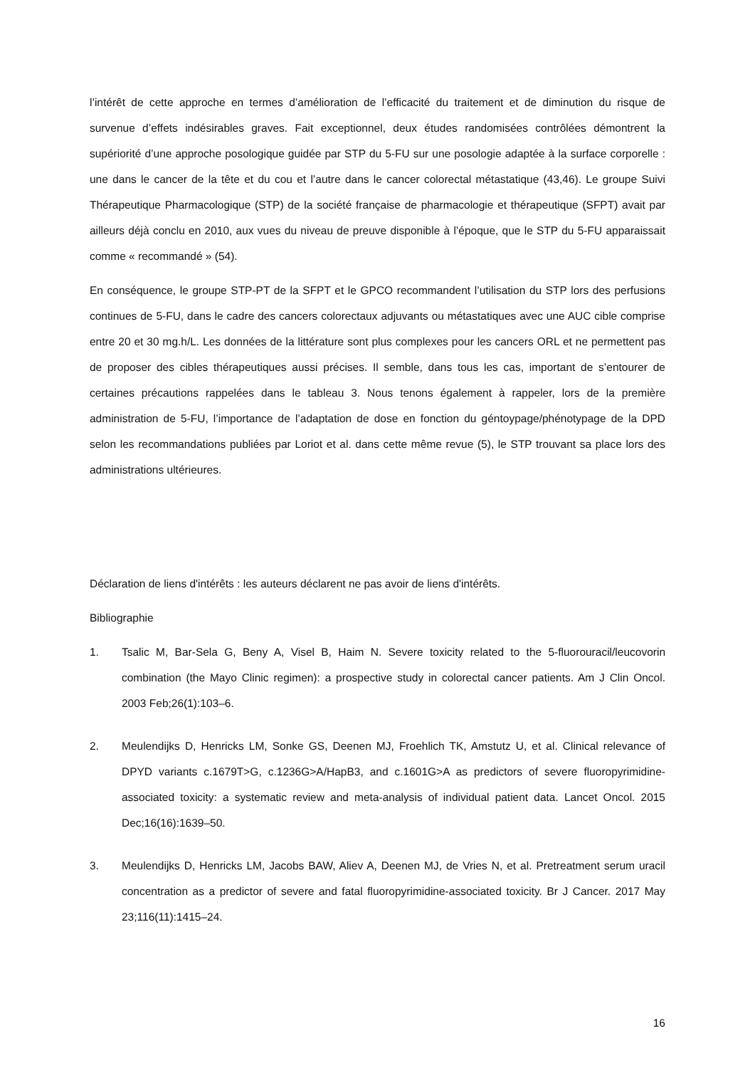l’intérêt de cette approche en termes d’amélioration de l’efficacité du traitement et de diminution du risque de survenue d’effets indésirables graves. Fait exceptionnel, deux études randomisées contrôlées démontrent la supériorité d’une approche posologique guidée par STP du 5-FU sur une posologie adaptée à la surface corporelle : une dans le cancer de la tête et du cou et l’autre dans le cancer colorectal métastatique (43,46). Le groupe Suivi Thérapeutique Pharmacologique (STP) de la société française de pharmacologie et thérapeutique (SFPT) avait par ailleurs déjà conclu en 2010, aux vues du niveau de preuve disponible à l’époque, que le STP du 5-FU apparaissait comme « recommandé » (54).
En conséquence, le groupe STP-PT de la SFPT et le GPCO recommandent l’utilisation du STP lors des perfusions continues de 5-FU, dans le cadre des cancers colorectaux adjuvants ou métastatiques avec une AUC cible comprise entre 20 et 30 mg.h/L. Les données de la littérature sont plus complexes pour les cancers ORL et ne permettent pas de proposer des cibles thérapeutiques aussi précises. Il semble, dans tous les cas, important de s’entourer de certaines précautions rappelées dans le tableau 3. Nous tenons également à rappeler, lors de la première administration de 5-FU, l’importance de l’adaptation de dose en fonction du géntoypage/phénotypage de la DPD selon les recommandations publiées par Loriot et al. dans cette même revue (5), le STP trouvant sa place lors des administrations ultérieures.
Déclaration de liens d'intérêts : les auteurs déclarent ne pas avoir de liens d'intérêts.
Bibliographie
1. Tsalic M, Bar-Sela G, Beny A, Visel B, Haim N. Severe toxicity related to the 5-fluorouracil/leucovorin combination (the Mayo Clinic regimen): a prospective study in colorectal cancer patients. Am J Clin Oncol. 2003 Feb;26(1):103–6.
2. Meulendijks D, Henricks LM, Sonke GS, Deenen MJ, Froehlich TK, Amstutz U, et al. Clinical relevance of DPYD variants c.1679T>G, c.1236G>A/HapB3, and c.1601G>A as predictors of severe fluoropyrimidine-associated toxicity: a systematic review and meta-analysis of individual patient data. Lancet Oncol. 2015 Dec;16(16):1639–50.
3. Meulendijks D, Henricks LM, Jacobs BAW, Aliev A, Deenen MJ, de Vries N, et al. Pretreatment serum uracil concentration as a predictor of severe and fatal fluoropyrimidine-associated toxicity. Br J Cancer. 2017 May 23;116(11):1415–24.
16